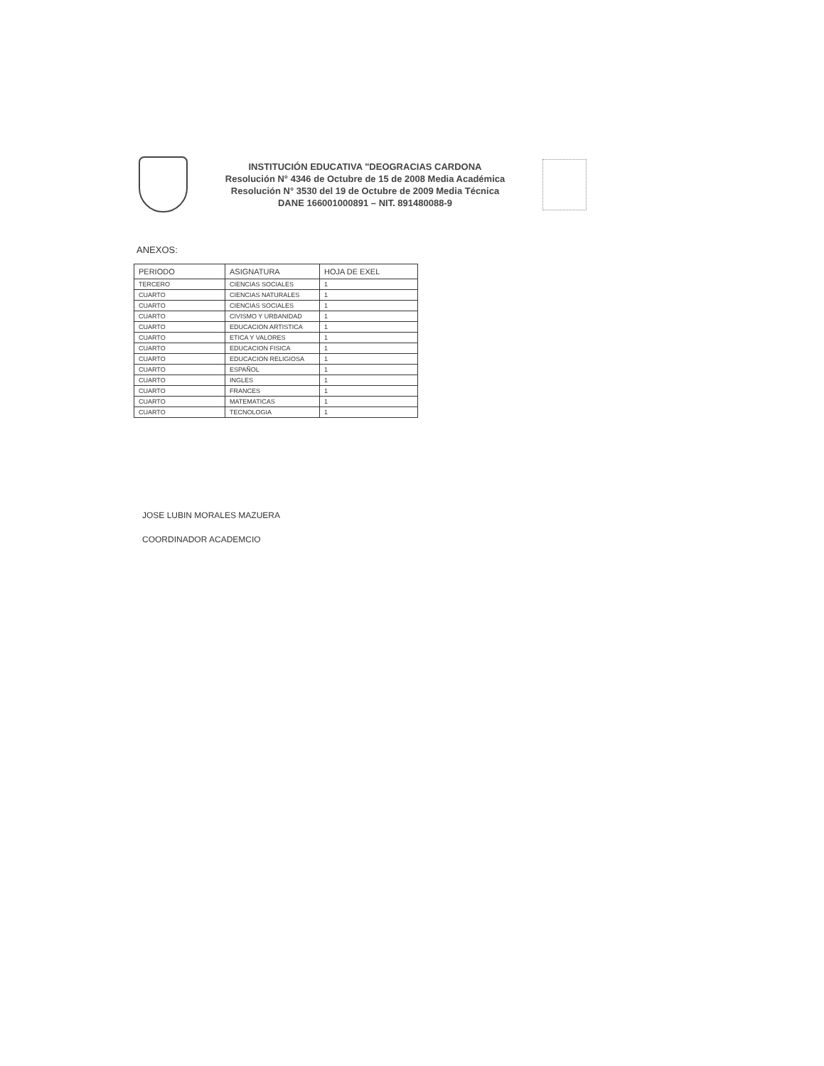INSTITUCIÓN EDUCATIVA "DEOGRACIAS CARDONA
Resolución N° 4346 de Octubre de 15 de 2008 Media Académica
Resolución N° 3530 del 19 de Octubre de 2009 Media Técnica
DANE 166001000891 – NIT. 891480088-9
ANEXOS:
| PERIODO | ASIGNATURA | HOJA DE EXEL |
| --- | --- | --- |
| TERCERO | CIENCIAS SOCIALES | 1 |
| CUARTO | CIENCIAS NATURALES | 1 |
| CUARTO | CIENCIAS SOCIALES | 1 |
| CUARTO | CIVISMO Y URBANIDAD | 1 |
| CUARTO | EDUCACION ARTISTICA | 1 |
| CUARTO | ETICA Y VALORES | 1 |
| CUARTO | EDUCACION FISICA | 1 |
| CUARTO | EDUCACION RELIGIOSA | 1 |
| CUARTO | ESPAÑOL | 1 |
| CUARTO | INGLES | 1 |
| CUARTO | FRANCES | 1 |
| CUARTO | MATEMATICAS | 1 |
| CUARTO | TECNOLOGIA | 1 |
JOSE LUBIN MORALES MAZUERA
COORDINADOR ACADEMCIO